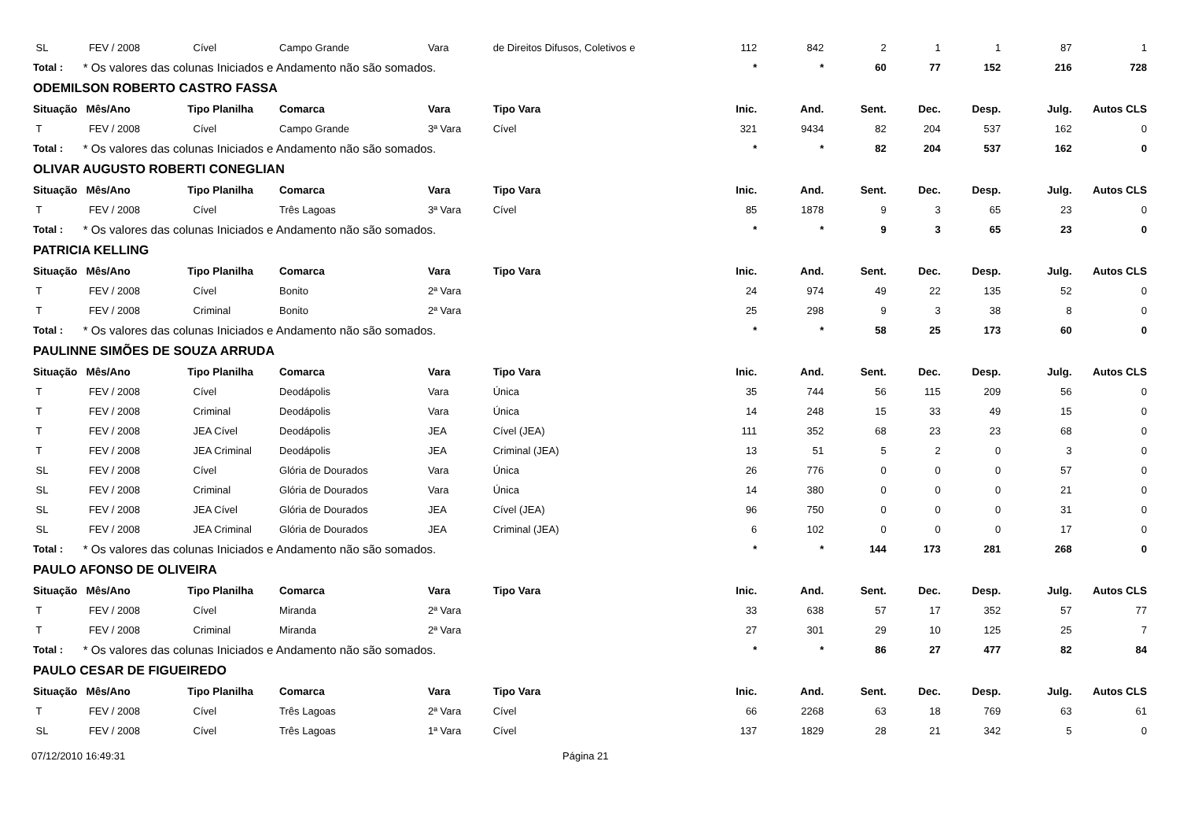| SL | FEV / 2008 | Cível | Campo Grande | Vara | de Direitos Difusos, Coletivos e | 112 | 842 | 2 | 1 | 1 | 87 | 1 |
| Total : | * Os valores das colunas Iniciados e Andamento não são somados. | | | | | * | * | 60 | 77 | 152 | 216 | 728 |
| ODEMILSON ROBERTO CASTRO FASSA | | | | | | | | | | | | |
| Situação | Mês/Ano | Tipo Planilha | Comarca | Vara | Tipo Vara | Inic. | And. | Sent. | Dec. | Desp. | Julg. | Autos CLS |
| T | FEV / 2008 | Cível | Campo Grande | 3ª Vara | Cível | 321 | 9434 | 82 | 204 | 537 | 162 | 0 |
| Total : | * Os valores das colunas Iniciados e Andamento não são somados. | | | | | * | * | 82 | 204 | 537 | 162 | 0 |
| OLIVAR AUGUSTO ROBERTI CONEGLIAN | | | | | | | | | | | | |
| Situação | Mês/Ano | Tipo Planilha | Comarca | Vara | Tipo Vara | Inic. | And. | Sent. | Dec. | Desp. | Julg. | Autos CLS |
| T | FEV / 2008 | Cível | Três Lagoas | 3ª Vara | Cível | 85 | 1878 | 9 | 3 | 65 | 23 | 0 |
| Total : | * Os valores das colunas Iniciados e Andamento não são somados. | | | | | * | * | 9 | 3 | 65 | 23 | 0 |
| PATRICIA KELLING | | | | | | | | | | | | |
| Situação | Mês/Ano | Tipo Planilha | Comarca | Vara | Tipo Vara | Inic. | And. | Sent. | Dec. | Desp. | Julg. | Autos CLS |
| T | FEV / 2008 | Cível | Bonito | 2ª Vara | | 24 | 974 | 49 | 22 | 135 | 52 | 0 |
| T | FEV / 2008 | Criminal | Bonito | 2ª Vara | | 25 | 298 | 9 | 3 | 38 | 8 | 0 |
| Total : | * Os valores das colunas Iniciados e Andamento não são somados. | | | | | * | * | 58 | 25 | 173 | 60 | 0 |
| PAULINNE SIMÕES DE SOUZA ARRUDA | | | | | | | | | | | | |
| Situação | Mês/Ano | Tipo Planilha | Comarca | Vara | Tipo Vara | Inic. | And. | Sent. | Dec. | Desp. | Julg. | Autos CLS |
| T | FEV / 2008 | Cível | Deodápolis | Vara | Única | 35 | 744 | 56 | 115 | 209 | 56 | 0 |
| T | FEV / 2008 | Criminal | Deodápolis | Vara | Única | 14 | 248 | 15 | 33 | 49 | 15 | 0 |
| T | FEV / 2008 | JEA Cível | Deodápolis | JEA | Cível (JEA) | 111 | 352 | 68 | 23 | 23 | 68 | 0 |
| T | FEV / 2008 | JEA Criminal | Deodápolis | JEA | Criminal (JEA) | 13 | 51 | 5 | 2 | 0 | 3 | 0 |
| SL | FEV / 2008 | Cível | Glória de Dourados | Vara | Única | 26 | 776 | 0 | 0 | 0 | 57 | 0 |
| SL | FEV / 2008 | Criminal | Glória de Dourados | Vara | Única | 14 | 380 | 0 | 0 | 0 | 21 | 0 |
| SL | FEV / 2008 | JEA Cível | Glória de Dourados | JEA | Cível (JEA) | 96 | 750 | 0 | 0 | 0 | 31 | 0 |
| SL | FEV / 2008 | JEA Criminal | Glória de Dourados | JEA | Criminal (JEA) | 6 | 102 | 0 | 0 | 0 | 17 | 0 |
| Total : | * Os valores das colunas Iniciados e Andamento não são somados. | | | | | * | * | 144 | 173 | 281 | 268 | 0 |
| PAULO AFONSO DE OLIVEIRA | | | | | | | | | | | | |
| Situação | Mês/Ano | Tipo Planilha | Comarca | Vara | Tipo Vara | Inic. | And. | Sent. | Dec. | Desp. | Julg. | Autos CLS |
| T | FEV / 2008 | Cível | Miranda | 2ª Vara | | 33 | 638 | 57 | 17 | 352 | 57 | 77 |
| T | FEV / 2008 | Criminal | Miranda | 2ª Vara | | 27 | 301 | 29 | 10 | 125 | 25 | 7 |
| Total : | * Os valores das colunas Iniciados e Andamento não são somados. | | | | | * | * | 86 | 27 | 477 | 82 | 84 |
| PAULO CESAR DE FIGUEIREDO | | | | | | | | | | | | |
| Situação | Mês/Ano | Tipo Planilha | Comarca | Vara | Tipo Vara | Inic. | And. | Sent. | Dec. | Desp. | Julg. | Autos CLS |
| T | FEV / 2008 | Cível | Três Lagoas | 2ª Vara | Cível | 66 | 2268 | 63 | 18 | 769 | 63 | 61 |
| SL | FEV / 2008 | Cível | Três Lagoas | 1ª Vara | Cível | 137 | 1829 | 28 | 21 | 342 | 5 | 0 |
07/12/2010 16:49:31 Página 21